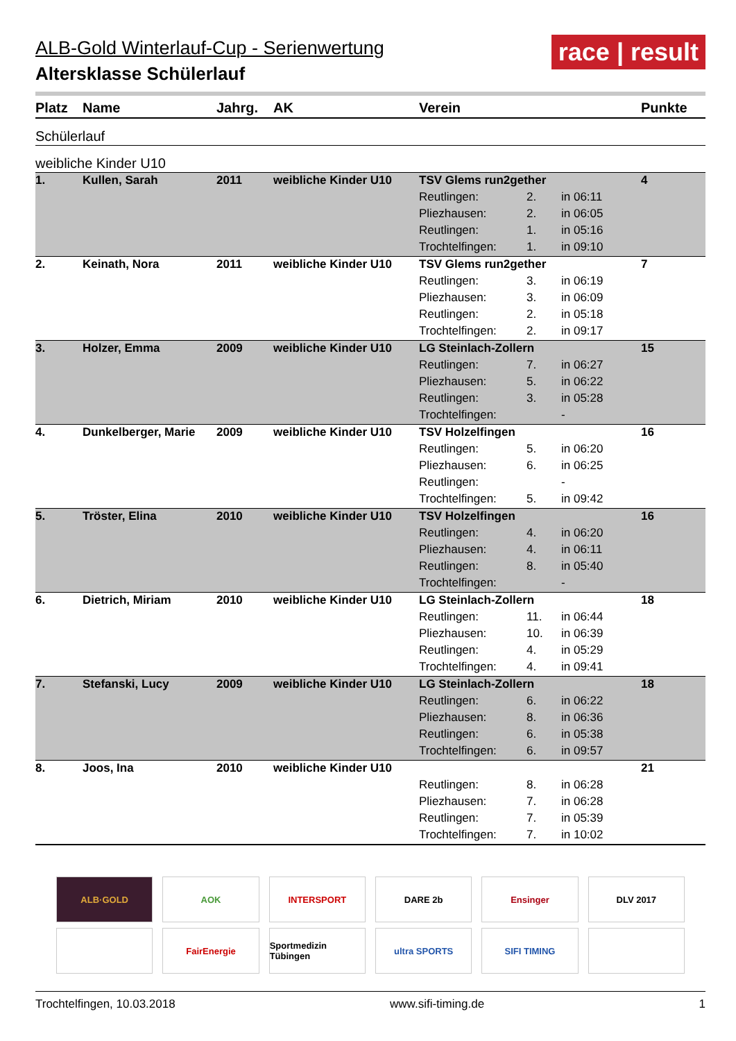race | result
ALB-Gold Winterlauf-Cup - Serienwertung
Altersklasse Schülerlauf
| Platz | Name | Jahrg. | AK | Verein | | | Punkte |
| --- | --- | --- | --- | --- | --- | --- | --- |
| Schülerlauf | | | | | | | |
| weibliche Kinder U10 | | | | | | | |
| 1. | Kullen, Sarah | 2011 | weibliche Kinder U10 | TSV Glems run2gether | | | 4 |
| | | | | Reutlingen: | 2. | in 06:11 | |
| | | | | Pliezhausen: | 2. | in 06:05 | |
| | | | | Reutlingen: | 1. | in 05:16 | |
| | | | | Trochtelfingen: | 1. | in 09:10 | |
| 2. | Keinath, Nora | 2011 | weibliche Kinder U10 | TSV Glems run2gether | | | 7 |
| | | | | Reutlingen: | 3. | in 06:19 | |
| | | | | Pliezhausen: | 3. | in 06:09 | |
| | | | | Reutlingen: | 2. | in 05:18 | |
| | | | | Trochtelfingen: | 2. | in 09:17 | |
| 3. | Holzer, Emma | 2009 | weibliche Kinder U10 | LG Steinlach-Zollern | | | 15 |
| | | | | Reutlingen: | 7. | in 06:27 | |
| | | | | Pliezhausen: | 5. | in 06:22 | |
| | | | | Reutlingen: | 3. | in 05:28 | |
| | | | | Trochtelfingen: | | - | |
| 4. | Dunkelberger, Marie | 2009 | weibliche Kinder U10 | TSV Holzelfingen | | | 16 |
| | | | | Reutlingen: | 5. | in 06:20 | |
| | | | | Pliezhausen: | 6. | in 06:25 | |
| | | | | Reutlingen: | | - | |
| | | | | Trochtelfingen: | 5. | in 09:42 | |
| 5. | Tröster, Elina | 2010 | weibliche Kinder U10 | TSV Holzelfingen | | | 16 |
| | | | | Reutlingen: | 4. | in 06:20 | |
| | | | | Pliezhausen: | 4. | in 06:11 | |
| | | | | Reutlingen: | 8. | in 05:40 | |
| | | | | Trochtelfingen: | | - | |
| 6. | Dietrich, Miriam | 2010 | weibliche Kinder U10 | LG Steinlach-Zollern | | | 18 |
| | | | | Reutlingen: | 11. | in 06:44 | |
| | | | | Pliezhausen: | 10. | in 06:39 | |
| | | | | Reutlingen: | 4. | in 05:29 | |
| | | | | Trochtelfingen: | 4. | in 09:41 | |
| 7. | Stefanski, Lucy | 2009 | weibliche Kinder U10 | LG Steinlach-Zollern | | | 18 |
| | | | | Reutlingen: | 6. | in 06:22 | |
| | | | | Pliezhausen: | 8. | in 06:36 | |
| | | | | Reutlingen: | 6. | in 05:38 | |
| | | | | Trochtelfingen: | 6. | in 09:57 | |
| 8. | Joos, Ina | 2010 | weibliche Kinder U10 | | | | 21 |
| | | | | Reutlingen: | 8. | in 06:28 | |
| | | | | Pliezhausen: | 7. | in 06:28 | |
| | | | | Reutlingen: | 7. | in 05:39 | |
| | | | | Trochtelfingen: | 7. | in 10:02 | |
ALB·GOLD AOK INTERSPORT DARE 2b Ensinger DLV 2017
FairEnergie Sportmedizin Tübingen ultra SPORTS SIFI TIMING
Trochtelfingen, 10.03.2018 www.sifi-timing.de 1